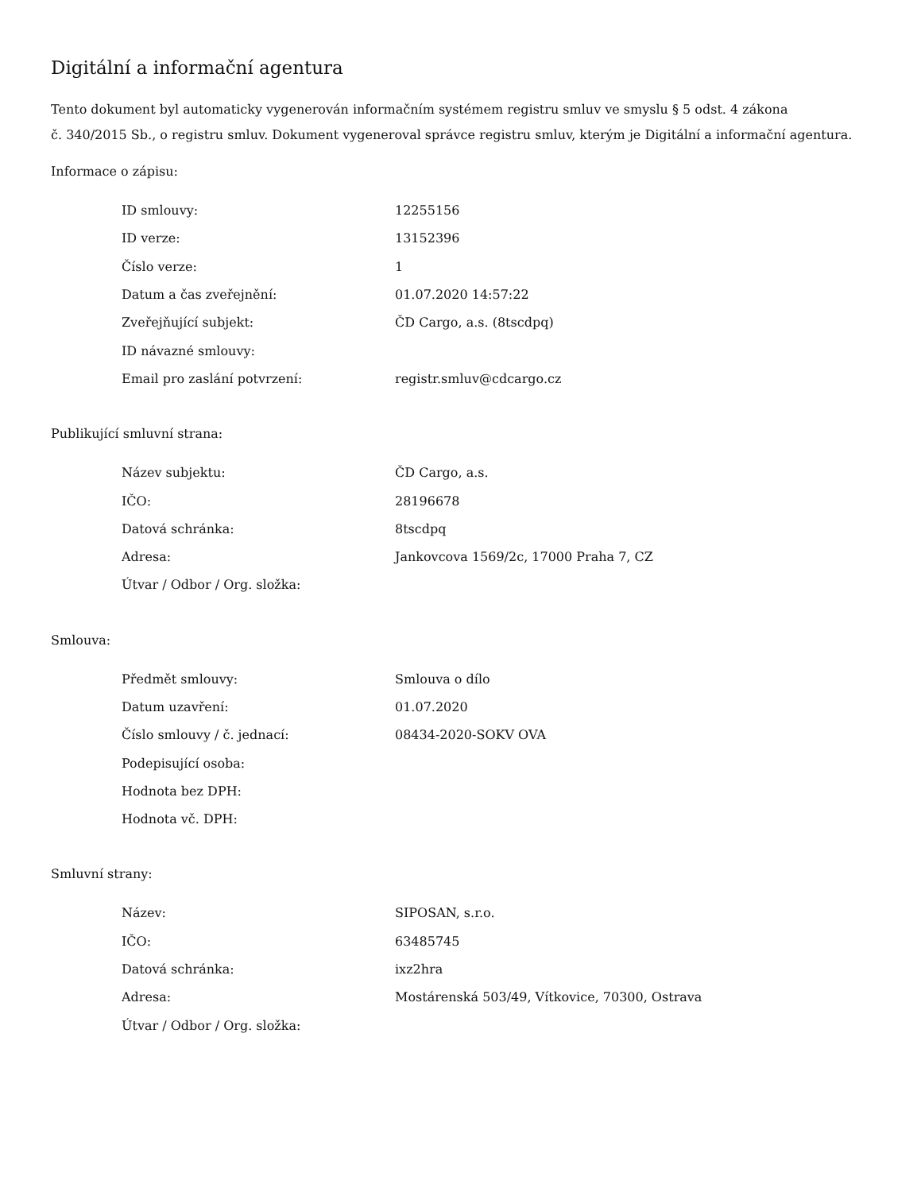Digitální a informační agentura
Tento dokument byl automaticky vygenerován informačním systémem registru smluv ve smyslu § 5 odst. 4 zákona
č. 340/2015 Sb., o registru smluv. Dokument vygeneroval správce registru smluv, kterým je Digitální a informační agentura.
Informace o zápisu:
| ID smlouvy: | 12255156 |
| ID verze: | 13152396 |
| Číslo verze: | 1 |
| Datum a čas zveřejnění: | 01.07.2020 14:57:22 |
| Zveřejňující subjekt: | ČD Cargo, a.s. (8tscdpq) |
| ID návazné smlouvy: | |
| Email pro zaslání potvrzení: | registr.smluv@cdcargo.cz |
Publikující smluvní strana:
| Název subjektu: | ČD Cargo, a.s. |
| IČO: | 28196678 |
| Datová schránka: | 8tscdpq |
| Adresa: | Jankovcova 1569/2c, 17000 Praha 7, CZ |
| Útvar / Odbor / Org. složka: | |
Smlouva:
| Předmět smlouvy: | Smlouva o dílo |
| Datum uzavření: | 01.07.2020 |
| Číslo smlouvy / č. jednací: | 08434-2020-SOKV OVA |
| Podepisující osoba: | |
| Hodnota bez DPH: | |
| Hodnota vč. DPH: | |
Smluvní strany:
| Název: | SIPOSAN, s.r.o. |
| IČO: | 63485745 |
| Datová schránka: | ixz2hra |
| Adresa: | Mostárenská 503/49, Vítkovice, 70300, Ostrava |
| Útvar / Odbor / Org. složka: | |